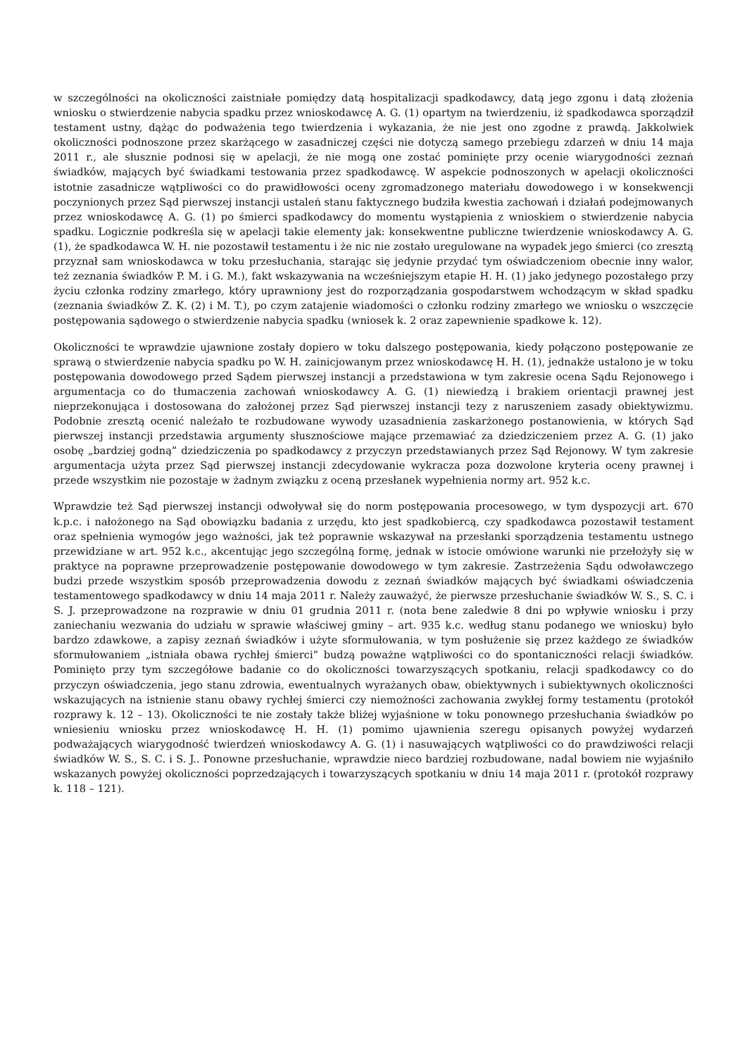w szczególności na okoliczności zaistniałe pomiędzy datą hospitalizacji spadkodawcy, datą jego zgonu i datą złożenia wniosku o stwierdzenie nabycia spadku przez wnioskodawcę A. G. (1) opartym na twierdzeniu, iż spadkodawca sporządził testament ustny, dążąc do podważenia tego twierdzenia i wykazania, że nie jest ono zgodne z prawdą. Jakkolwiek okoliczności podnoszone przez skarżącego w zasadniczej części nie dotyczą samego przebiegu zdarzeń w dniu 14 maja 2011 r., ale słusznie podnosi się w apelacji, że nie mogą one zostać pominięte przy ocenie wiarygodności zeznań świadków, mających być świadkami testowania przez spadkodawcę. W aspekcie podnoszonych w apelacji okoliczności istotnie zasadnicze wątpliwości co do prawidłowości oceny zgromadzonego materiału dowodowego i w konsekwencji poczynionych przez Sąd pierwszej instancji ustaleń stanu faktycznego budziła kwestia zachowań i działań podejmowanych przez wnioskodawcę A. G. (1) po śmierci spadkodawcy do momentu wystąpienia z wnioskiem o stwierdzenie nabycia spadku. Logicznie podkreśla się w apelacji takie elementy jak: konsekwentne publiczne twierdzenie wnioskodawcy A. G. (1), że spadkodawca W. H. nie pozostawił testamentu i że nic nie zostało uregulowane na wypadek jego śmierci (co zresztą przyznał sam wnioskodawca w toku przesłuchania, starając się jedynie przydać tym oświadczeniom obecnie inny walor, też zeznania świadków P. M. i G. M.), fakt wskazywania na wcześniejszym etapie H. H. (1) jako jedynego pozostałego przy życiu członka rodziny zmarłego, który uprawniony jest do rozporządzania gospodarstwem wchodzącym w skład spadku (zeznania świadków Z. K. (2) i M. T.), po czym zatajenie wiadomości o członku rodziny zmarłego we wniosku o wszczęcie postępowania sądowego o stwierdzenie nabycia spadku (wniosek k. 2 oraz zapewnienie spadkowe k. 12).
Okoliczności te wprawdzie ujawnione zostały dopiero w toku dalszego postępowania, kiedy połączono postępowanie ze sprawą o stwierdzenie nabycia spadku po W. H. zainicjowanym przez wnioskodawcę H. H. (1), jednakże ustalono je w toku postępowania dowodowego przed Sądem pierwszej instancji a przedstawiona w tym zakresie ocena Sądu Rejonowego i argumentacja co do tłumaczenia zachowań wnioskodawcy A. G. (1) niewiedzą i brakiem orientacji prawnej jest nieprzekonująca i dostosowana do założonej przez Sąd pierwszej instancji tezy z naruszeniem zasady obiektywizmu. Podobnie zresztą ocenić należało te rozbudowane wywody uzasadnienia zaskarżonego postanowienia, w których Sąd pierwszej instancji przedstawia argumenty słusznościowe mające przemawiać za dziedziczeniem przez A. G. (1) jako osobę „bardziej godną” dziedziczenia po spadkodawcy z przyczyn przedstawianych przez Sąd Rejonowy. W tym zakresie argumentacja użyta przez Sąd pierwszej instancji zdecydowanie wykracza poza dozwolone kryteria oceny prawnej i przede wszystkim nie pozostaje w żadnym związku z oceną przesłanek wypełnienia normy art. 952 k.c.
Wprawdzie też Sąd pierwszej instancji odwoływał się do norm postępowania procesowego, w tym dyspozycji art. 670 k.p.c. i nałożonego na Sąd obowiązku badania z urzędu, kto jest spadkobiercą, czy spadkodawca pozostawił testament oraz spełnienia wymogów jego ważności, jak też poprawnie wskazywał na przesłanki sporządzenia testamentu ustnego przewidziane w art. 952 k.c., akcentując jego szczególną formę, jednak w istocie omówione warunki nie przełożyły się w praktyce na poprawne przeprowadzenie postępowanie dowodowego w tym zakresie. Zastrzeżenia Sądu odwoławczego budzi przede wszystkim sposób przeprowadzenia dowodu z zeznań świadków mających być świadkami oświadczenia testamentowego spadkodawcy w dniu 14 maja 2011 r. Należy zauważyć, że pierwsze przesłuchanie świadków W. S., S. C. i S. J. przeprowadzone na rozprawie w dniu 01 grudnia 2011 r. (nota bene zaledwie 8 dni po wpływie wniosku i przy zaniechaniu wezwania do udziału w sprawie właściwej gminy – art. 935 k.c. według stanu podanego we wniosku) było bardzo zdawkowe, a zapisy zeznań świadków i użyte sformułowania, w tym posłużenie się przez każdego ze świadków sformułowaniem „istniała obawa rychłej śmierci” budzą poważne wątpliwości co do spontaniczności relacji świadków. Pominięto przy tym szczegółowe badanie co do okoliczności towarzyszących spotkaniu, relacji spadkodawcy co do przyczyn oświadczenia, jego stanu zdrowia, ewentualnych wyrażanych obaw, obiektywnych i subiektywnych okoliczności wskazujących na istnienie stanu obawy rychłej śmierci czy niemożności zachowania zwykłej formy testamentu (protokół rozprawy k. 12 – 13). Okoliczności te nie zostały także bliżej wyjaśnione w toku ponownego przesłuchania świadków po wniesieniu wniosku przez wnioskodawcę H. H. (1) pomimo ujawnienia szeregu opisanych powyżej wydarzeń podważających wiarygodność twierdzeń wnioskodawcy A. G. (1) i nasuwających wątpliwości co do prawdziwości relacji świadków W. S., S. C. i S. J.. Ponowne przesłuchanie, wprawdzie nieco bardziej rozbudowane, nadal bowiem nie wyjaśniło wskazanych powyżej okoliczności poprzedzających i towarzyszących spotkaniu w dniu 14 maja 2011 r. (protokół rozprawy k. 118 – 121).